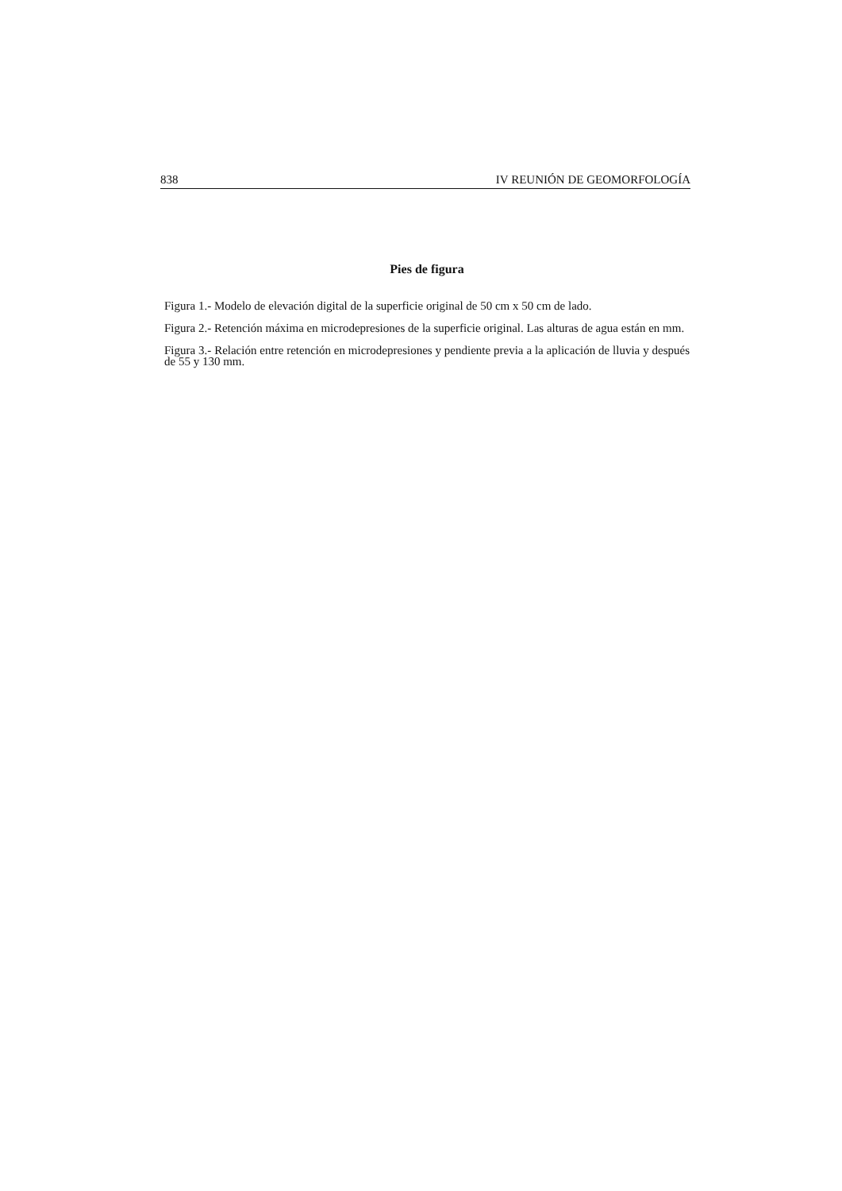838 IV REUNIÓN DE GEOMORFOLOGÍA
Pies de figura
Figura 1.- Modelo de elevación digital de la superficie original de 50 cm x 50 cm de lado.
Figura 2.- Retención máxima en microdepresiones de la superficie original. Las alturas de agua están en mm.
Figura 3.- Relación entre retención en microdepresiones y pendiente previa a la aplicación de lluvia y después de 55 y 130 mm.